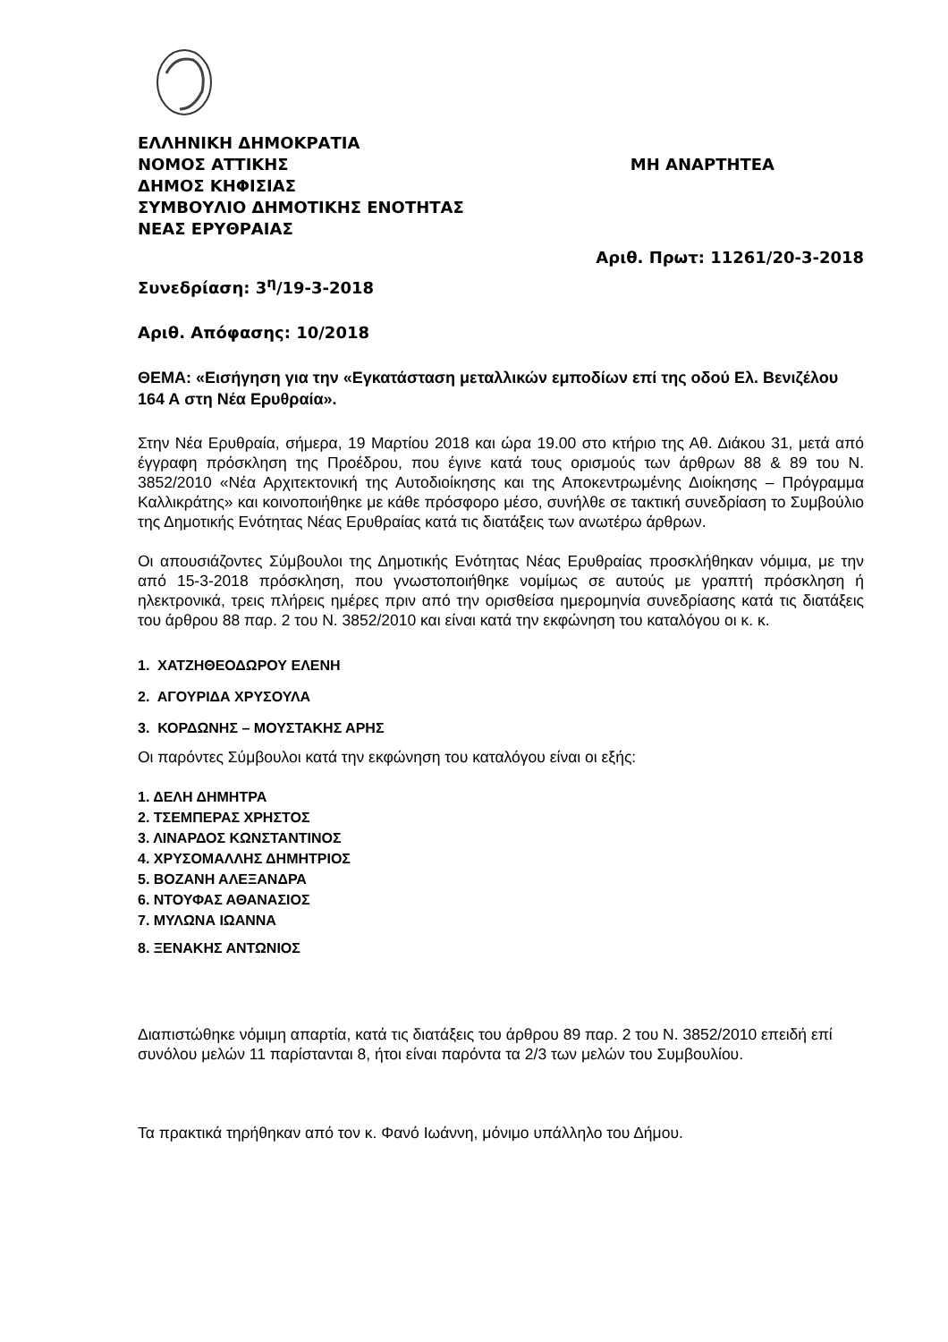ΕΛΛΗΝΙΚΗ ΔΗΜΟΚΡΑΤΙΑ
ΝΟΜΟΣ ΑΤΤΙΚΗΣ ΜΗ ΑΝΑΡΤΗΤΕΑ
ΔΗΜΟΣ ΚΗΦΙΣΙΑΣ
ΣΥΜΒΟΥΛΙΟ ΔΗΜΟΤΙΚΗΣ ΕΝΟΤΗΤΑΣ
ΝΕΑΣ ΕΡΥΘΡΑΙΑΣ
Αριθ. Πρωτ: 11261/20-3-2018
Συνεδρίαση: 3<sup>η</sup>/19-3-2018
Αριθ. Απόφασης: 10/2018
ΘΕΜΑ: «Εισήγηση για την «Εγκατάσταση μεταλλικών εμποδίων επί της οδού Ελ. Βενιζέλου 164 Α στη Νέα Ερυθραία».
Στην Νέα Ερυθραία, σήμερα, 19 Μαρτίου 2018 και ώρα 19.00 στο κτήριο της Αθ. Διάκου 31, μετά από έγγραφη πρόσκληση της Προέδρου, που έγινε κατά τους ορισμούς των άρθρων 88 & 89 του Ν. 3852/2010 «Νέα Αρχιτεκτονική της Αυτοδιοίκησης και της Αποκεντρωμένης Διοίκησης – Πρόγραμμα Καλλικράτης» και κοινοποιήθηκε με κάθε πρόσφορο μέσο, συνήλθε σε τακτική συνεδρίαση το Συμβούλιο της Δημοτικής Ενότητας Νέας Ερυθραίας κατά τις διατάξεις των ανωτέρω άρθρων.
Οι απουσιάζοντες Σύμβουλοι της Δημοτικής Ενότητας Νέας Ερυθραίας προσκλήθηκαν νόμιμα, με την από 15-3-2018 πρόσκληση, που γνωστοποιήθηκε νομίμως σε αυτούς με γραπτή πρόσκληση ή ηλεκτρονικά, τρεις πλήρεις ημέρες πριν από την ορισθείσα ημερομηνία συνεδρίασης κατά τις διατάξεις του άρθρου 88 παρ. 2 του Ν. 3852/2010 και είναι κατά την εκφώνηση του καταλόγου οι κ. κ.
1. ΧΑΤΖΗΘΕΟΔΩΡΟΥ ΕΛΕΝΗ
2. ΑΓΟΥΡΙΔΑ ΧΡΥΣΟΥΛΑ
3. ΚΟΡΔΩΝΗΣ – ΜΟΥΣΤΑΚΗΣ ΑΡΗΣ
Οι παρόντες Σύμβουλοι κατά την εκφώνηση του καταλόγου είναι οι εξής:
1. ΔΕΛΗ ΔΗΜΗΤΡΑ
2. ΤΣΕΜΠΕΡΑΣ ΧΡΗΣΤΟΣ
3. ΛΙΝΑΡΔΟΣ ΚΩΝΣΤΑΝΤΙΝΟΣ
4. ΧΡΥΣΟΜΑΛΛΗΣ ΔΗΜΗΤΡΙΟΣ
5. ΒΟΖΑΝΗ ΑΛΕΞΑΝΔΡΑ
6. ΝΤΟΥΦΑΣ ΑΘΑΝΑΣΙΟΣ
7. ΜΥΛΩΝΑ ΙΩΑΝΝΑ
8. ΞΕΝΑΚΗΣ ΑΝΤΩΝΙΟΣ
Διαπιστώθηκε νόμιμη απαρτία, κατά τις διατάξεις του άρθρου 89 παρ. 2 του Ν. 3852/2010 επειδή επί συνόλου μελών 11 παρίστανται 8, ήτοι είναι παρόντα τα 2/3 των μελών του Συμβουλίου.
Τα πρακτικά τηρήθηκαν από τον κ. Φανό Ιωάννη, μόνιμο υπάλληλο του Δήμου.